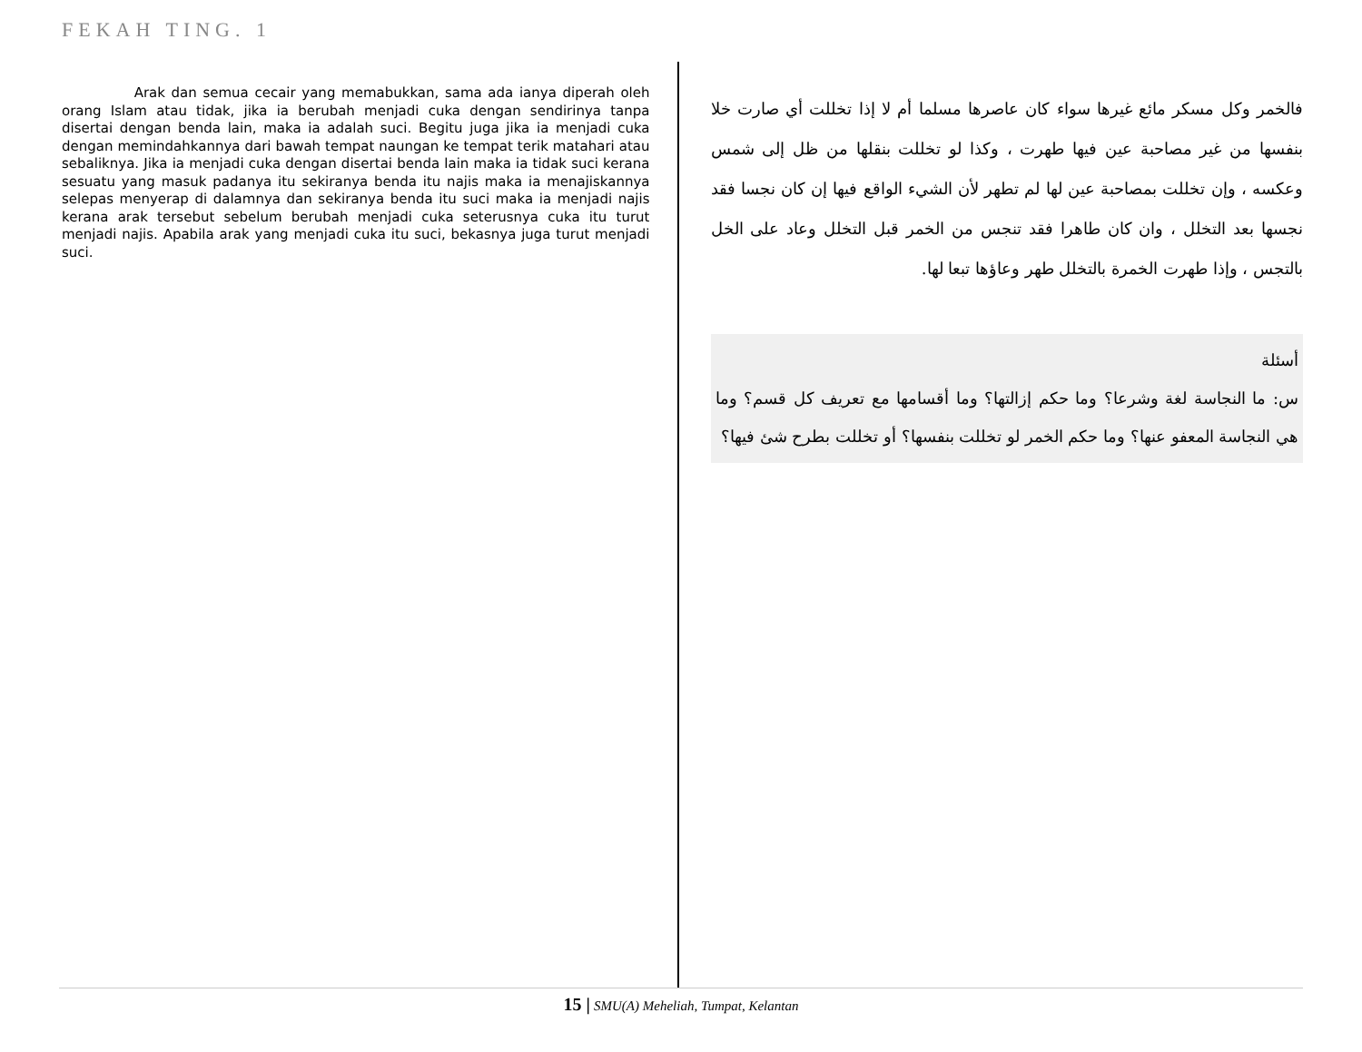FEKAH TING. 1
Arak dan semua cecair yang memabukkan, sama ada ianya diperah oleh orang Islam atau tidak, jika ia berubah menjadi cuka dengan sendirinya tanpa disertai dengan benda lain, maka ia adalah suci. Begitu juga jika ia menjadi cuka dengan memindahkannya dari bawah tempat naungan ke tempat terik matahari atau sebaliknya. Jika ia menjadi cuka dengan disertai benda lain maka ia tidak suci kerana sesuatu yang masuk padanya itu sekiranya benda itu najis maka ia menajiskannya selepas menyerap di dalamnya dan sekiranya benda itu suci maka ia menjadi najis kerana arak tersebut sebelum berubah menjadi cuka seterusnya cuka itu turut menjadi najis. Apabila arak yang menjadi cuka itu suci, bekasnya juga turut menjadi suci.
فالخمر وكل مسكر مائع غيرها سواء كان عاصرها مسلما أم لا إذا تخللت أي صارت خلا بنفسها من غير مصاحبة عين فيها طهرت ، وكذا لو تخللت بنقلها من ظل إلى شمس وعكسه ، وإن تخللت بمصاحبة عين لها لم تطهر لأن الشيء الواقع فيها إن كان نجسا فقد نجسها بعد التخلل ، وان كان طاهرا فقد تنجس من الخمر قبل التخلل وعاد على الخل بالتجس ، وإذا طهرت الخمرة بالتخلل طهر وعاؤها تبعا لها.
أسئلة
س: ما النجاسة لغة وشرعا؟ وما حكم إزالتها؟ وما أقسامها مع تعريف كل قسم؟ وما هي النجاسة المعفو عنها؟ وما حكم الخمر لو تخللت بنفسها؟ أو تخللت بطرح شئ فيها؟
15 | SMU(A) Meheliah, Tumpat, Kelantan